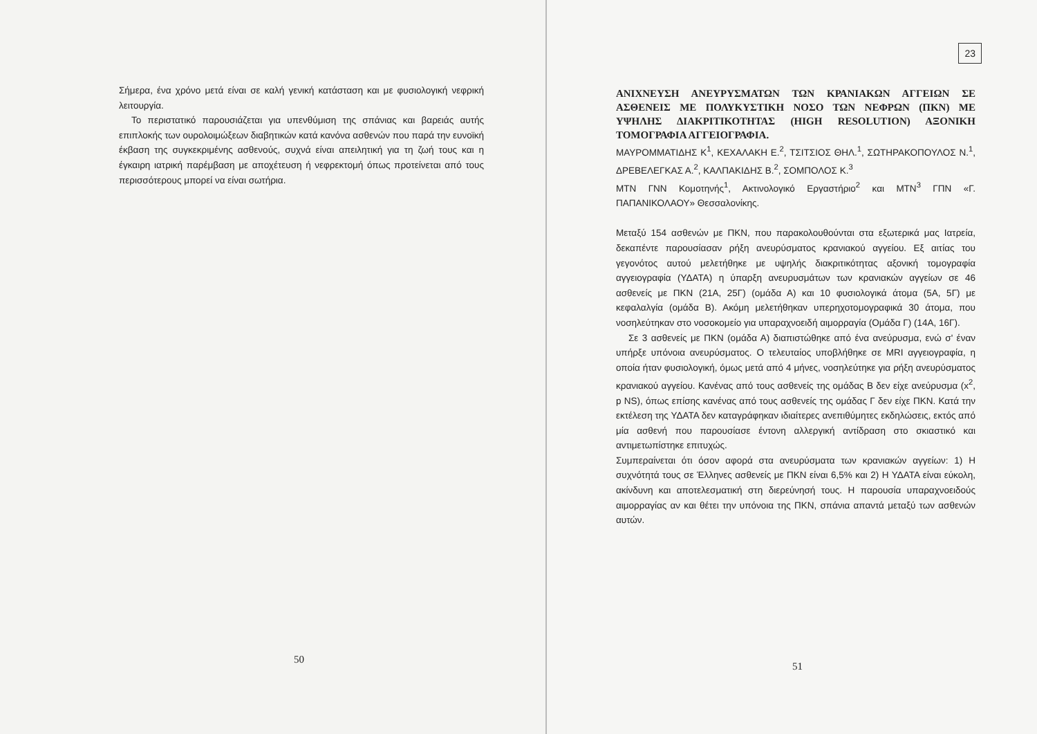Σήμερα, ένα χρόνο μετά είναι σε καλή γενική κατάσταση και με φυσιολογική νεφρική λειτουργία.
Το περιστατικό παρουσιάζεται για υπενθύμιση της σπάνιας και βαρειάς αυτής επιπλοκής των ουρολοιμώξεων διαβητικών κατά κανόνα ασθενών που παρά την ευνοϊκή έκβαση της συγκεκριμένης ασθενούς, συχνά είναι απειλητική για τη ζωή τους και η έγκαιρη ιατρική παρέμβαση με αποχέτευση ή νεφρεκτομή όπως προτείνεται από τους περισσότερους μπορεί να είναι σωτήρια.
50
23
ΑΝΙΧΝΕΥΣΗ ΑΝΕΥΡΥΣΜΑΤΩΝ ΤΩΝ ΚΡΑΝΙΑΚΩΝ ΑΓΓΕΙΩΝ ΣΕ ΑΣΘΕΝΕΙΣ ΜΕ ΠΟΛΥΚΥΣΤΙΚΗ ΝΟΣΟ ΤΩΝ ΝΕΦΡΩΝ (ΠΚΝ) ΜΕ ΥΨΗΛΗΣ ΔΙΑΚΡΙΤΙΚΟΤΗΤΑΣ (HIGH RESOLUTION) ΑΞΟΝΙΚΗ ΤΟΜΟΓΡΑΦΙΑ ΑΓΓΕΙΟΓΡΑΦΙΑ.
ΜΑΥΡΟΜΜΑΤΙΔΗΣ Κ<sup>1</sup>, ΚΕΧΑΛΑΚΗ Ε.<sup>2</sup>, ΤΣΙΤΣΙΟΣ ΘΗΛ.<sup>1</sup>, ΣΩΤΗΡΑΚΟΠΟΥΛΟΣ Ν.<sup>1</sup>, ΔΡΕΒΕΛΕΓΚΑΣ Α.<sup>2</sup>, ΚΑΛΠΑΚΙΔΗΣ Β.<sup>2</sup>, ΣΟΜΠΟΛΟΣ Κ.<sup>3</sup>
ΜΤΝ ΓΝΝ Κομοτηνής<sup>1</sup>, Ακτινολογικό Εργαστήριο<sup>2</sup> και ΜΤΝ<sup>3</sup> ΓΠΝ «Γ. ΠΑΠΑΝΙΚΟΛΑΟΥ» Θεσσαλονίκης.
Μεταξύ 154 ασθενών με ΠΚΝ, που παρακολουθούνται στα εξωτερικά μας Ιατρεία, δεκαπέντε παρουσίασαν ρήξη ανευρύσματος κρανιακού αγγείου. Εξ αιτίας του γεγονότος αυτού μελετήθηκε με υψηλής διακριτικότητας αξονική τομογραφία αγγειογραφία (ΥΔΑΤΑ) η ύπαρξη ανευρυσμάτων των κρανιακών αγγείων σε 46 ασθενείς με ΠΚΝ (21Α, 25Γ) (ομάδα Α) και 10 φυσιολογικά άτομα (5Α, 5Γ) με κεφαλαλγία (ομάδα Β). Ακόμη μελετήθηκαν υπερηχοτομογραφικά 30 άτομα, που νοσηλεύτηκαν στο νοσοκομείο για υπαραχνοειδή αιμορραγία (Ομάδα Γ) (14Α, 16Γ).
Σε 3 ασθενείς με ΠΚΝ (ομάδα Α) διαπιστώθηκε από ένα ανεύρυσμα, ενώ σ' έναν υπήρξε υπόνοια ανευρύσματος. Ο τελευταίος υποβλήθηκε σε MRI αγγειογραφία, η οποία ήταν φυσιολογική, όμως μετά από 4 μήνες, νοσηλεύτηκε για ρήξη ανευρύσματος κρανιακού αγγείου. Κανένας από τους ασθενείς της ομάδας Β δεν είχε ανεύρυσμα (x<sup>2</sup>, p NS), όπως επίσης κανένας από τους ασθενείς της ομάδας Γ δεν είχε ΠΚΝ. Κατά την εκτέλεση της ΥΔΑΤΑ δεν καταγράφηκαν ιδιαίτερες ανεπιθύμητες εκδηλώσεις, εκτός από μία ασθενή που παρουσίασε έντονη αλλεργική αντίδραση στο σκιαστικό και αντιμετωπίστηκε επιτυχώς.
Συμπεραίνεται ότι όσον αφορά στα ανευρύσματα των κρανιακών αγγείων: 1) Η συχνότητά τους σε Έλληνες ασθενείς με ΠΚΝ είναι 6,5% και 2) Η ΥΔΑΤΑ είναι εύκολη, ακίνδυνη και αποτελεσματική στη διερεύνησή τους. Η παρουσία υπαραχνοειδούς αιμορραγίας αν και θέτει την υπόνοια της ΠΚΝ, σπάνια απαντά μεταξύ των ασθενών αυτών.
51